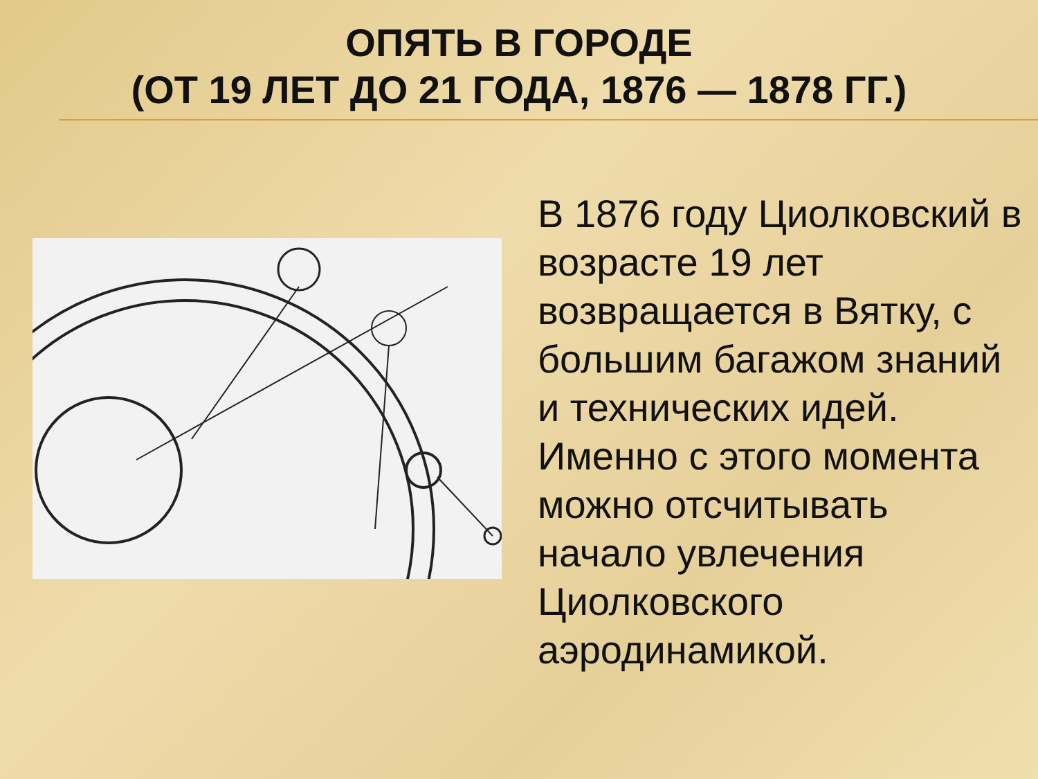ОПЯТЬ В ГОРОДЕ
(ОТ 19 ЛЕТ ДО 21 ГОДА, 1876 — 1878 ГГ.)
В 1876 году Циолковский в возрасте 19 лет возвращается в Вятку, с большим багажом знаний и технических идей. Именно с этого момента можно отсчитывать начало увлечения Циолковского аэродинамикой.